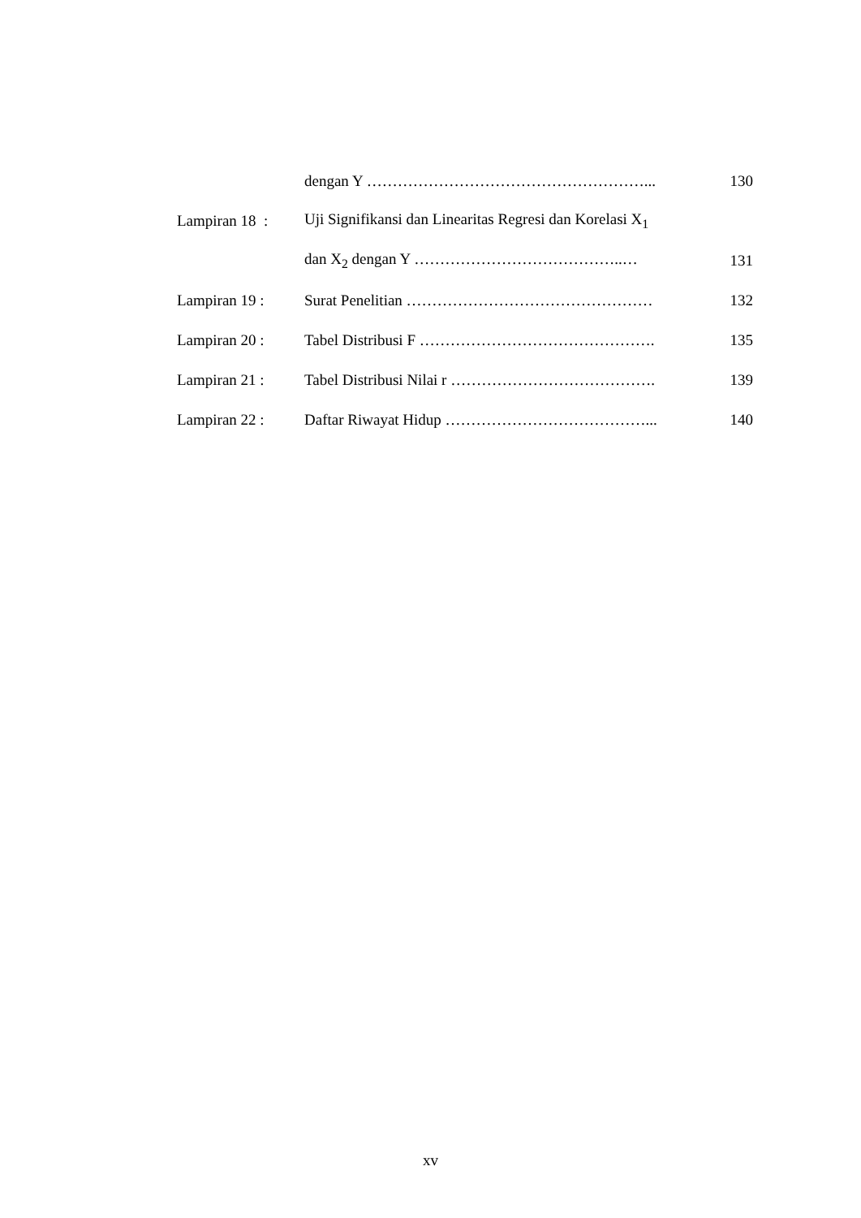| | dengan Y ………………………………………………... | 130 |
| Lampiran 18 : | Uji Signifikansi dan Linearitas Regresi dan Korelasi X<sub>1</sub> | |
| | dan X<sub>2</sub> dengan Y …………………………………..… | 131 |
| Lampiran 19 : | Surat Penelitian ………………………………………… | 132 |
| Lampiran 20 : | Tabel Distribusi F ………………………………………. | 135 |
| Lampiran 21 : | Tabel Distribusi Nilai r …………………………………. | 139 |
| Lampiran 22 : | Daftar Riwayat Hidup …………………………………... | 140 |
xv